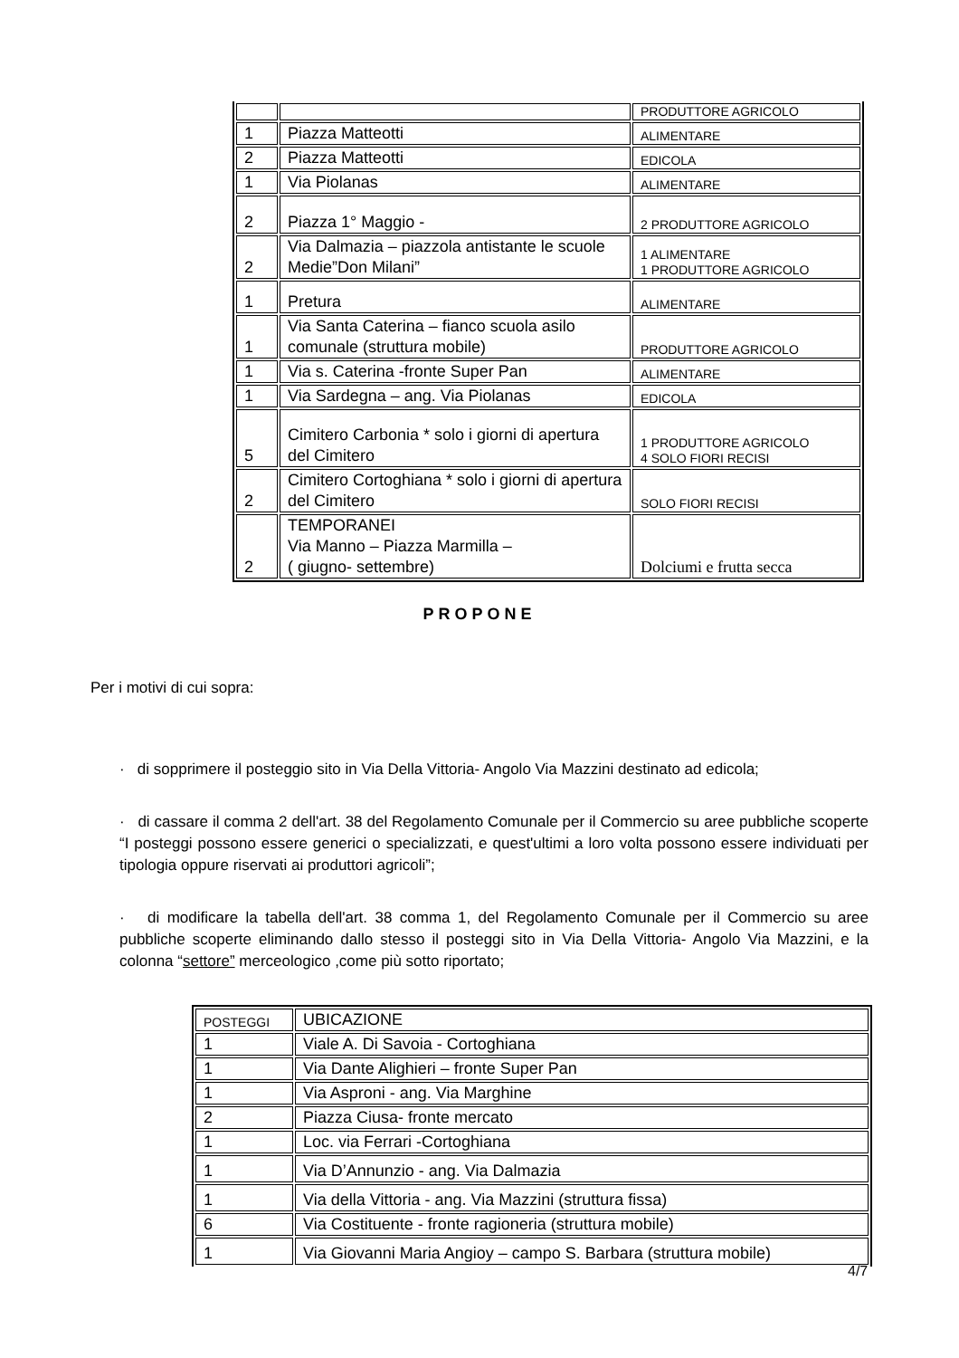| | | PRODUTTORE AGRICOLO |
| 1 | Piazza Matteotti | ALIMENTARE |
| 2 | Piazza Matteotti | EDICOLA |
| 1 | Via Piolanas | ALIMENTARE |
| 2 | Piazza 1° Maggio - | 2 PRODUTTORE AGRICOLO |
| 2 | Via Dalmazia – piazzola antistante le scuole Medie”Don Milani” | 1 ALIMENTARE 1 PRODUTTORE AGRICOLO |
| 1 | Pretura | ALIMENTARE |
| 1 | Via Santa Caterina – fianco scuola asilo comunale (struttura mobile) | PRODUTTORE AGRICOLO |
| 1 | Via s. Caterina -fronte Super Pan | ALIMENTARE |
| 1 | Via Sardegna – ang. Via Piolanas | EDICOLA |
| 5 | Cimitero Carbonia * solo i giorni di apertura del Cimitero | 1 PRODUTTORE AGRICOLO 4 SOLO FIORI RECISI |
| 2 | Cimitero Cortoghiana * solo i giorni di apertura del Cimitero | SOLO FIORI RECISI |
| 2 | TEMPORANEI Via Manno – Piazza Marmilla – ( giugno- settembre) | Dolciumi e frutta secca |
PROPONE
Per i motivi di cui sopra:
· di sopprimere il posteggio sito in Via Della Vittoria- Angolo Via Mazzini destinato ad edicola;
· di cassare il comma 2 dell'art. 38 del Regolamento Comunale per il Commercio su aree pubbliche scoperte “I posteggi possono essere generici o specializzati, e quest'ultimi a loro volta possono essere individuati per tipologia oppure riservati ai produttori agricoli”;
· di modificare la tabella dell'art. 38 comma 1, del Regolamento Comunale per il Commercio su aree pubbliche scoperte eliminando dallo stesso il posteggi sito in Via Della Vittoria- Angolo Via Mazzini, e la colonna “settore” merceologico ,come più sotto riportato;
| POSTEGGI | UBICAZIONE |
| 1 | Viale A. Di Savoia - Cortoghiana |
| 1 | Via Dante Alighieri – fronte Super Pan |
| 1 | Via Asproni - ang. Via Marghine |
| 2 | Piazza Ciusa- fronte mercato |
| 1 | Loc. via Ferrari -Cortoghiana |
| 1 | Via D’Annunzio - ang. Via Dalmazia |
| 1 | Via della Vittoria - ang. Via Mazzini (struttura fissa) |
| 6 | Via Costituente - fronte ragioneria (struttura mobile) |
| 1 | Via Giovanni Maria Angioy – campo S. Barbara (struttura mobile) |
4/7